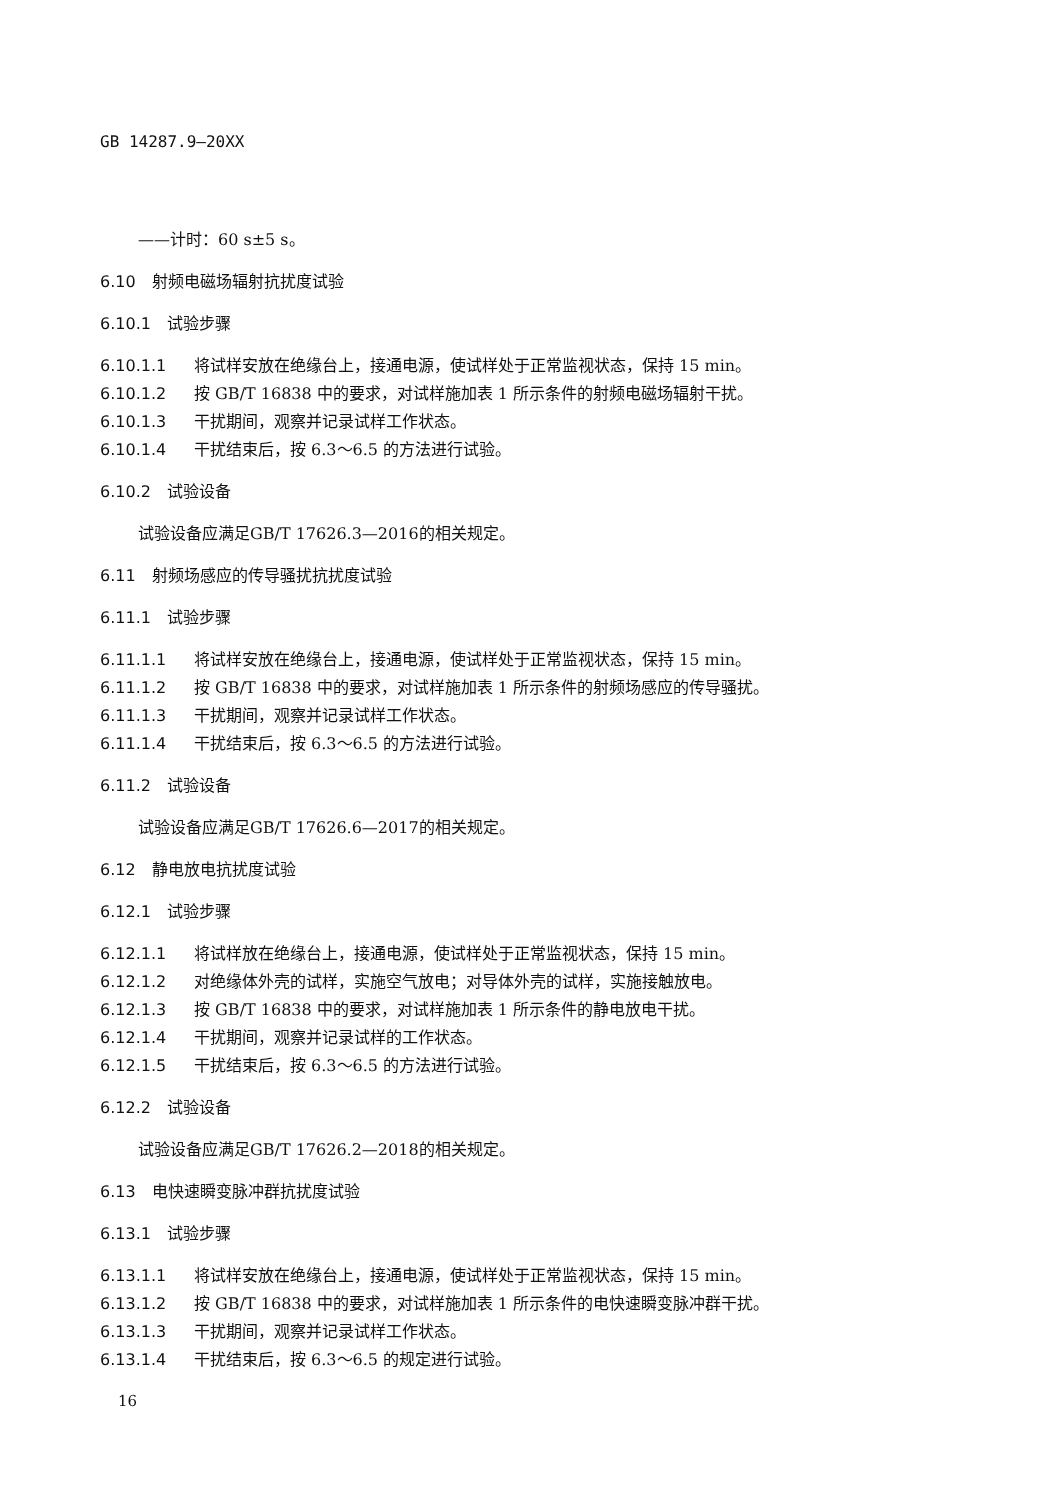GB 14287.9—20XX
——计时：60 s±5 s。
6.10　射频电磁场辐射抗扰度试验
6.10.1　试验步骤
6.10.1.1 将试样安放在绝缘台上，接通电源，使试样处于正常监视状态，保持 15 min。
6.10.1.2 按 GB/T 16838 中的要求，对试样施加表 1 所示条件的射频电磁场辐射干扰。
6.10.1.3 干扰期间，观察并记录试样工作状态。
6.10.1.4 干扰结束后，按 6.3～6.5 的方法进行试验。
6.10.2　试验设备
试验设备应满足GB/T 17626.3—2016的相关规定。
6.11　射频场感应的传导骚扰抗扰度试验
6.11.1　试验步骤
6.11.1.1 将试样安放在绝缘台上，接通电源，使试样处于正常监视状态，保持 15 min。
6.11.1.2 按 GB/T 16838 中的要求，对试样施加表 1 所示条件的射频场感应的传导骚扰。
6.11.1.3 干扰期间，观察并记录试样工作状态。
6.11.1.4 干扰结束后，按 6.3～6.5 的方法进行试验。
6.11.2　试验设备
试验设备应满足GB/T 17626.6—2017的相关规定。
6.12　静电放电抗扰度试验
6.12.1　试验步骤
6.12.1.1 将试样放在绝缘台上，接通电源，使试样处于正常监视状态，保持 15 min。
6.12.1.2 对绝缘体外壳的试样，实施空气放电；对导体外壳的试样，实施接触放电。
6.12.1.3 按 GB/T 16838 中的要求，对试样施加表 1 所示条件的静电放电干扰。
6.12.1.4 干扰期间，观察并记录试样的工作状态。
6.12.1.5 干扰结束后，按 6.3～6.5 的方法进行试验。
6.12.2　试验设备
试验设备应满足GB/T 17626.2—2018的相关规定。
6.13　电快速瞬变脉冲群抗扰度试验
6.13.1　试验步骤
6.13.1.1 将试样安放在绝缘台上，接通电源，使试样处于正常监视状态，保持 15 min。
6.13.1.2 按 GB/T 16838 中的要求，对试样施加表 1 所示条件的电快速瞬变脉冲群干扰。
6.13.1.3 干扰期间，观察并记录试样工作状态。
6.13.1.4 干扰结束后，按 6.3～6.5 的规定进行试验。
16